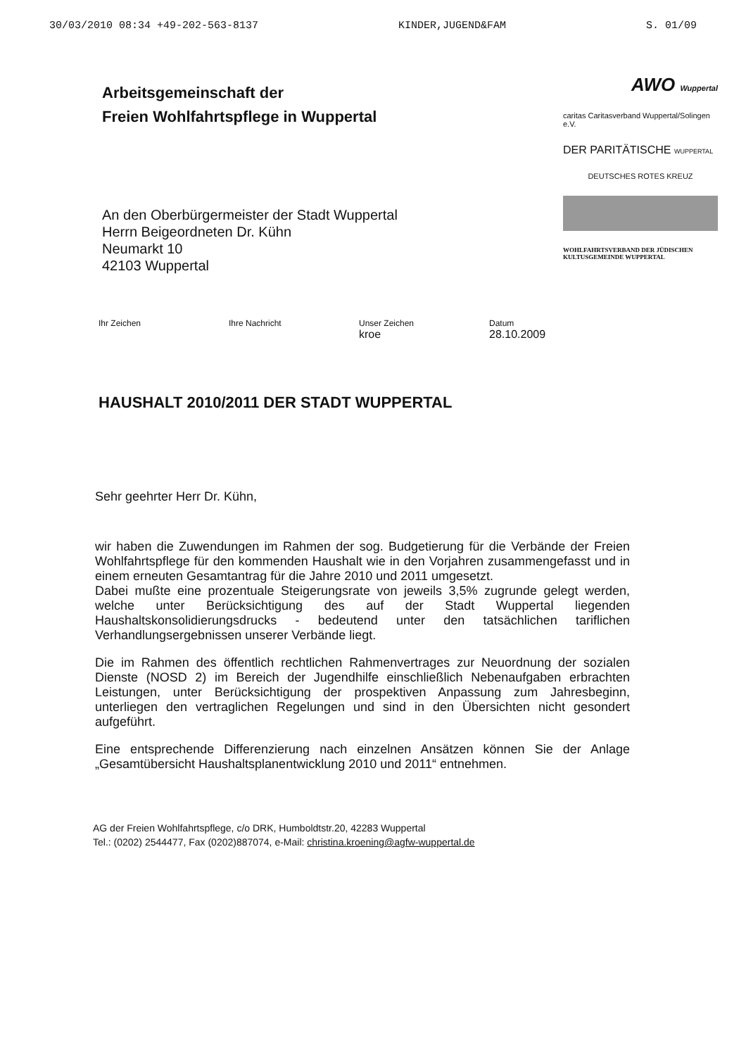30/03/2010 08:34 +49-202-563-8137 KINDER,JUGEND&FAM S. 01/09
Arbeitsgemeinschaft der
Freien Wohlfahrtspflege in Wuppertal
An den Oberbürgermeister der Stadt Wuppertal
Herrn Beigeordneten Dr. Kühn
Neumarkt 10
42103 Wuppertal
AWO Wuppertal
caritas Caritasverband Wuppertal/Solingen e.V.
DER PARITÄTISCHE WUPPERTAL
DEUTSCHES ROTES KREUZ
WOHLFAHRTSVERBAND DER JÜDISCHEN KULTUSGEMEINDE WUPPERTAL
Ihr Zeichen Ihre Nachricht Unser Zeichen
kroe
Datum
28.10.2009
HAUSHALT 2010/2011 DER STADT WUPPERTAL
Sehr geehrter Herr Dr. Kühn,
wir haben die Zuwendungen im Rahmen der sog. Budgetierung für die Verbände der Freien Wohlfahrtspflege für den kommenden Haushalt wie in den Vorjahren zusammengefasst und in einem erneuten Gesamtantrag für die Jahre 2010 und 2011 umgesetzt.
Dabei mußte eine prozentuale Steigerungsrate von jeweils 3,5% zugrunde gelegt werden, welche unter Berücksichtigung des auf der Stadt Wuppertal liegenden Haushaltskonsolidierungsdrucks - bedeutend unter den tatsächlichen tariflichen Verhandlungsergebnissen unserer Verbände liegt.
Die im Rahmen des öffentlich rechtlichen Rahmenvertrages zur Neuordnung der sozialen Dienste (NOSD 2) im Bereich der Jugendhilfe einschließlich Nebenaufgaben erbrachten Leistungen, unter Berücksichtigung der prospektiven Anpassung zum Jahresbeginn, unterliegen den vertraglichen Regelungen und sind in den Übersichten nicht gesondert aufgeführt.
Eine entsprechende Differenzierung nach einzelnen Ansätzen können Sie der Anlage „Gesamtübersicht Haushaltsplanentwicklung 2010 und 2011“ entnehmen.
AG der Freien Wohlfahrtspflege, c/o DRK, Humboldtstr.20, 42283 Wuppertal
Tel.: (0202) 2544477, Fax (0202)887074, e-Mail: christina.kroening@agfw-wuppertal.de